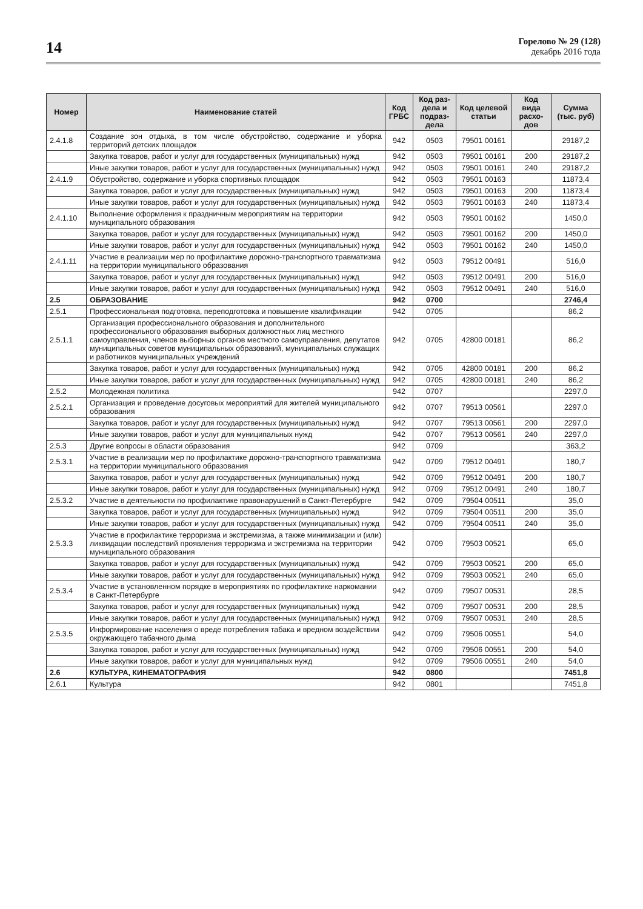14
Горелово № 29 (128)
декабрь 2016 года
| Номер | Наименование статей | Код ГРБС | Код раз­дела и подраз­дела | Код целевой статьи | Код вида расхо­дов | Сумма (тыс. руб) |
| --- | --- | --- | --- | --- | --- | --- |
| 2.4.1.8 | Создание зон отдыха, в том числе обустройство, содержание и уборка территорий детских площадок | 942 | 0503 | 79501 00161 | | 29187,2 |
| | Закупка товаров, работ и услуг для государственных (муниципальных) нужд | 942 | 0503 | 79501 00161 | 200 | 29187,2 |
| | Иные закупки товаров, работ и услуг для государственных (муниципальных) нужд | 942 | 0503 | 79501 00161 | 240 | 29187,2 |
| 2.4.1.9 | Обустройство, содержание и уборка спортивных площадок | 942 | 0503 | 79501 00163 | | 11873,4 |
| | Закупка товаров, работ и услуг для государственных (муниципальных) нужд | 942 | 0503 | 79501 00163 | 200 | 11873,4 |
| | Иные закупки товаров, работ и услуг для государственных (муниципальных) нужд | 942 | 0503 | 79501 00163 | 240 | 11873,4 |
| 2.4.1.10 | Выполнение оформления к праздничным мероприятиям на территории муниципального образования | 942 | 0503 | 79501 00162 | | 1450,0 |
| | Закупка товаров, работ и услуг для государственных (муниципальных) нужд | 942 | 0503 | 79501 00162 | 200 | 1450,0 |
| | Иные закупки товаров, работ и услуг для государственных (муниципальных) нужд | 942 | 0503 | 79501 00162 | 240 | 1450,0 |
| 2.4.1.11 | Участие в реализации мер по профилактике дорожно-транспортного травматизма на территории муниципального образования | 942 | 0503 | 79512 00491 | | 516,0 |
| | Закупка товаров, работ и услуг для государственных (муниципальных) нужд | 942 | 0503 | 79512 00491 | 200 | 516,0 |
| | Иные закупки товаров, работ и услуг для государственных (муниципальных) нужд | 942 | 0503 | 79512 00491 | 240 | 516,0 |
| 2.5 | ОБРАЗОВАНИЕ | 942 | 0700 | | | 2746,4 |
| 2.5.1 | Профессиональная подготовка, переподготовка и повышение квалификации | 942 | 0705 | | | 86,2 |
| 2.5.1.1 | Организация профессионального образования и дополнительного профессионального образования выборных должностных лиц местного самоуправления, членов выборных органов местного самоуправления, депутатов муниципальных советов муниципальных образований, муниципальных служащих и работников муниципальных учреждений | 942 | 0705 | 42800 00181 | | 86,2 |
| | Закупка товаров, работ и услуг для государственных (муниципальных) нужд | 942 | 0705 | 42800 00181 | 200 | 86,2 |
| | Иные закупки товаров, работ и услуг для государственных (муниципальных) нужд | 942 | 0705 | 42800 00181 | 240 | 86,2 |
| 2.5.2 | Молодежная политика | 942 | 0707 | | | 2297,0 |
| 2.5.2.1 | Организация и проведение досуговых мероприятий для жителей муниципального образования | 942 | 0707 | 79513 00561 | | 2297,0 |
| | Закупка товаров, работ и услуг для государственных (муниципальных) нужд | 942 | 0707 | 79513 00561 | 200 | 2297,0 |
| | Иные закупки товаров, работ и услуг для муниципальных нужд | 942 | 0707 | 79513 00561 | 240 | 2297,0 |
| 2.5.3 | Другие вопросы в области образования | 942 | 0709 | | | 363,2 |
| 2.5.3.1 | Участие в реализации мер по профилактике дорожно-транспортного травматизма на территории муниципального образования | 942 | 0709 | 79512 00491 | | 180,7 |
| | Закупка товаров, работ и услуг для государственных (муниципальных) нужд | 942 | 0709 | 79512 00491 | 200 | 180,7 |
| | Иные закупки товаров, работ и услуг для государственных (муниципальных) нужд | 942 | 0709 | 79512 00491 | 240 | 180,7 |
| 2.5.3.2 | Участие в деятельности по профилактике правонарушений в Санкт-Петербурге | 942 | 0709 | 79504 00511 | | 35,0 |
| | Закупка товаров, работ и услуг для государственных (муниципальных) нужд | 942 | 0709 | 79504 00511 | 200 | 35,0 |
| | Иные закупки товаров, работ и услуг для государственных (муниципальных) нужд | 942 | 0709 | 79504 00511 | 240 | 35,0 |
| 2.5.3.3 | Участие в профилактике терроризма и экстремизма, а также минимизации и (или) ликвидации последствий проявления терроризма и экстремизма на территории муниципального образования | 942 | 0709 | 79503 00521 | | 65,0 |
| | Закупка товаров, работ и услуг для государственных (муниципальных) нужд | 942 | 0709 | 79503 00521 | 200 | 65,0 |
| | Иные закупки товаров, работ и услуг для государственных (муниципальных) нужд | 942 | 0709 | 79503 00521 | 240 | 65,0 |
| 2.5.3.4 | Участие в установленном порядке в мероприятиях по профилактике наркомании в Санкт-Петербурге | 942 | 0709 | 79507 00531 | | 28,5 |
| | Закупка товаров, работ и услуг для государственных (муниципальных) нужд | 942 | 0709 | 79507 00531 | 200 | 28,5 |
| | Иные закупки товаров, работ и услуг для государственных (муниципальных) нужд | 942 | 0709 | 79507 00531 | 240 | 28,5 |
| 2.5.3.5 | Информирование населения о вреде потребления табака и вредном воздействии окружающего табачного дыма | 942 | 0709 | 79506 00551 | | 54,0 |
| | Закупка товаров, работ и услуг для государственных (муниципальных) нужд | 942 | 0709 | 79506 00551 | 200 | 54,0 |
| | Иные закупки товаров, работ и услуг для муниципальных нужд | 942 | 0709 | 79506 00551 | 240 | 54,0 |
| 2.6 | КУЛЬТУРА, КИНЕМАТОГРАФИЯ | 942 | 0800 | | | 7451,8 |
| 2.6.1 | Культура | 942 | 0801 | | | 7451,8 |